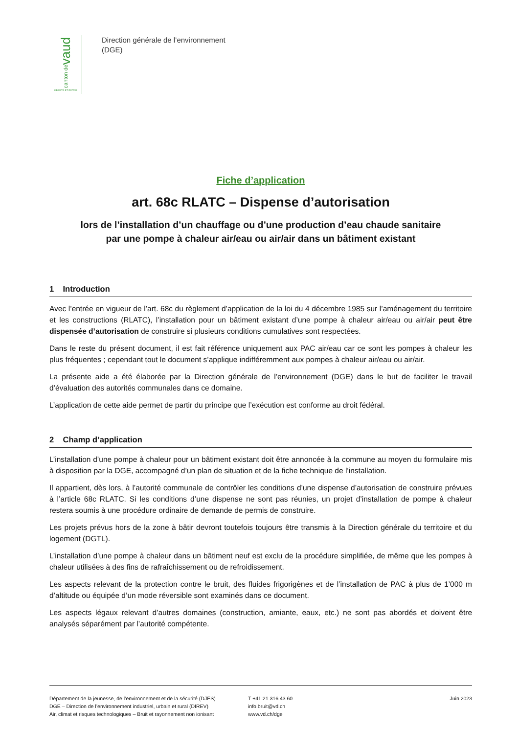vaud
canton de
LIBERTÉ ET PATRIE
Direction générale de l’environnement
(DGE)
Fiche d’application
art. 68c RLATC – Dispense d’autorisation
lors de l’installation d’un chauffage ou d’une production d’eau chaude sanitaire
par une pompe à chaleur air/eau ou air/air dans un bâtiment existant
1 Introduction
Avec l’entrée en vigueur de l’art. 68c du règlement d’application de la loi du 4 décembre 1985 sur l’aménagement du territoire et les constructions (RLATC), l’installation pour un bâtiment existant d’une pompe à chaleur air/eau ou air/air peut être dispensée d’autorisation de construire si plusieurs conditions cumulatives sont respectées.
Dans le reste du présent document, il est fait référence uniquement aux PAC air/eau car ce sont les pompes à chaleur les plus fréquentes ; cependant tout le document s’applique indifféremment aux pompes à chaleur air/eau ou air/air.
La présente aide a été élaborée par la Direction générale de l’environnement (DGE) dans le but de faciliter le travail d’évaluation des autorités communales dans ce domaine.
L’application de cette aide permet de partir du principe que l’exécution est conforme au droit fédéral.
2 Champ d’application
L’installation d’une pompe à chaleur pour un bâtiment existant doit être annoncée à la commune au moyen du formulaire mis à disposition par la DGE, accompagné d’un plan de situation et de la fiche technique de l’installation.
Il appartient, dès lors, à l’autorité communale de contrôler les conditions d’une dispense d’autorisation de construire prévues à l’article 68c RLATC. Si les conditions d’une dispense ne sont pas réunies, un projet d’installation de pompe à chaleur restera soumis à une procédure ordinaire de demande de permis de construire.
Les projets prévus hors de la zone à bâtir devront toutefois toujours être transmis à la Direction générale du territoire et du logement (DGTL).
L’installation d’une pompe à chaleur dans un bâtiment neuf est exclu de la procédure simplifiée, de même que les pompes à chaleur utilisées à des fins de rafraîchissement ou de refroidissement.
Les aspects relevant de la protection contre le bruit, des fluides frigorigènes et de l’installation de PAC à plus de 1’000 m d’altitude ou équipée d’un mode réversible sont examinés dans ce document.
Les aspects légaux relevant d’autres domaines (construction, amiante, eaux, etc.) ne sont pas abordés et doivent être analysés séparément par l’autorité compétente.
Département de la jeunesse, de l’environnement et de la sécurité (DJES)
DGE – Direction de l’environnement industriel, urbain et rural (DIREV)
Air, climat et risques technologiques – Bruit et rayonnement non ionisant
T +41 21 316 43 60
info.bruit@vd.ch
www.vd.ch/dge
Juin 2023